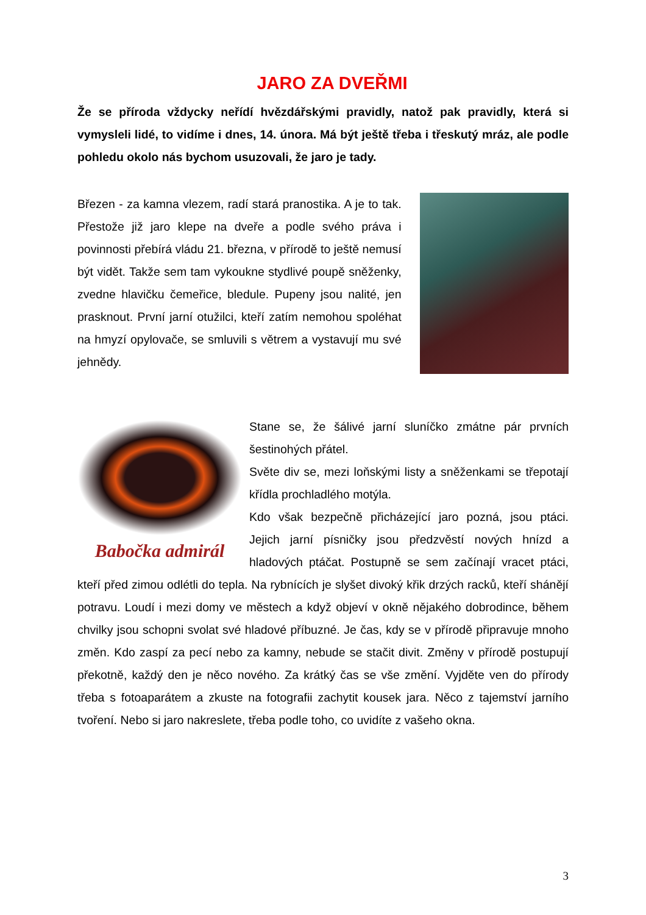JARO ZA DVEŘMI
Že se příroda vždycky neřídí hvězdářskými pravidly, natož pak pravidly, která si vymysleli lidé, to vidíme i dnes, 14. února. Má být ještě třeba i třeskutý mráz, ale podle pohledu okolo nás bychom usuzovali, že jaro je tady.
Březen - za kamna vlezem, radí stará pranostika. A je to tak. Přestože již jaro klepe na dveře a podle svého práva i povinnosti přebírá vládu 21. března, v přírodě to ještě nemusí být vidět. Takže sem tam vykoukne stydlivé poupě sněženky, zvedne hlavičku čemeřice, bledule. Pupeny jsou nalité, jen prasknout. První jarní otužilci, kteří zatím nemohou spoléhat na hmyzí opylovače, se smluvili s větrem a vystavují mu své jehnědy.
Babočka admirál
Stane se, že šálivé jarní sluníčko zmátne pár prvních šestinohých přátel.
Světe div se, mezi loňskými listy a sněženkami se třepotají křídla prochladlého motýla.
Kdo však bezpečně přicházející jaro pozná, jsou ptáci. Jejich jarní písničky jsou předzvěstí nových hnízd a hladových ptáčat. Postupně se sem začínají vracet ptáci, kteří před zimou odlétli do tepla. Na rybnících je slyšet divoký křik drzých racků, kteří shánějí potravu. Loudí i mezi domy ve městech a když objeví v okně nějakého dobrodince, během chvilky jsou schopni svolat své hladové příbuzné. Je čas, kdy se v přírodě připravuje mnoho změn. Kdo zaspí za pecí nebo za kamny, nebude se stačit divit. Změny v přírodě postupují překotně, každý den je něco nového. Za krátký čas se vše změní. Vyjděte ven do přírody třeba s fotoaparátem a zkuste na fotografii zachytit kousek jara. Něco z tajemství jarního tvoření. Nebo si jaro nakreslete, třeba podle toho, co uvidíte z vašeho okna.
3